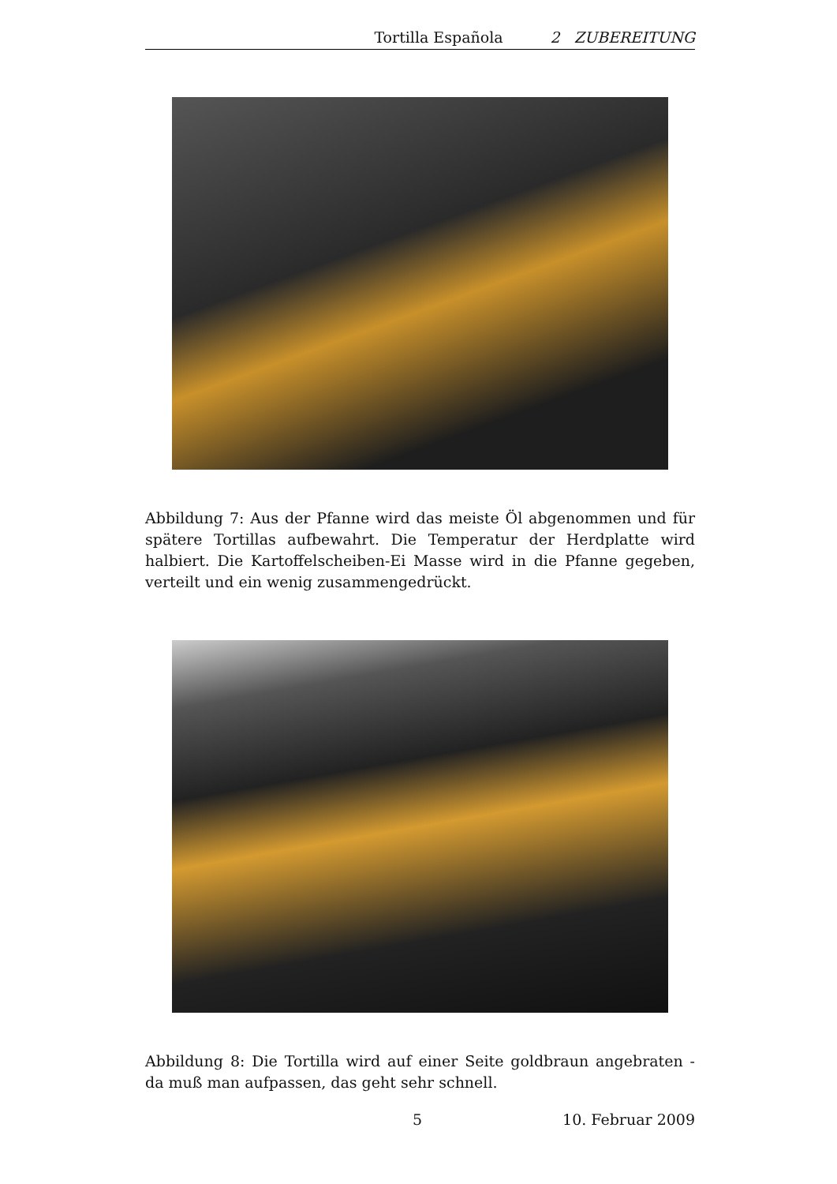Tortilla Española 2 ZUBEREITUNG
Abbildung 7: Aus der Pfanne wird das meiste Öl abgenommen und für spätere Tortillas aufbewahrt. Die Temperatur der Herdplatte wird halbiert. Die Kartoffelscheiben-Ei Masse wird in die Pfanne gegeben, verteilt und ein wenig zusammengedrückt.
Abbildung 8: Die Tortilla wird auf einer Seite goldbraun angebraten - da muß man aufpassen, das geht sehr schnell.
5 10. Februar 2009